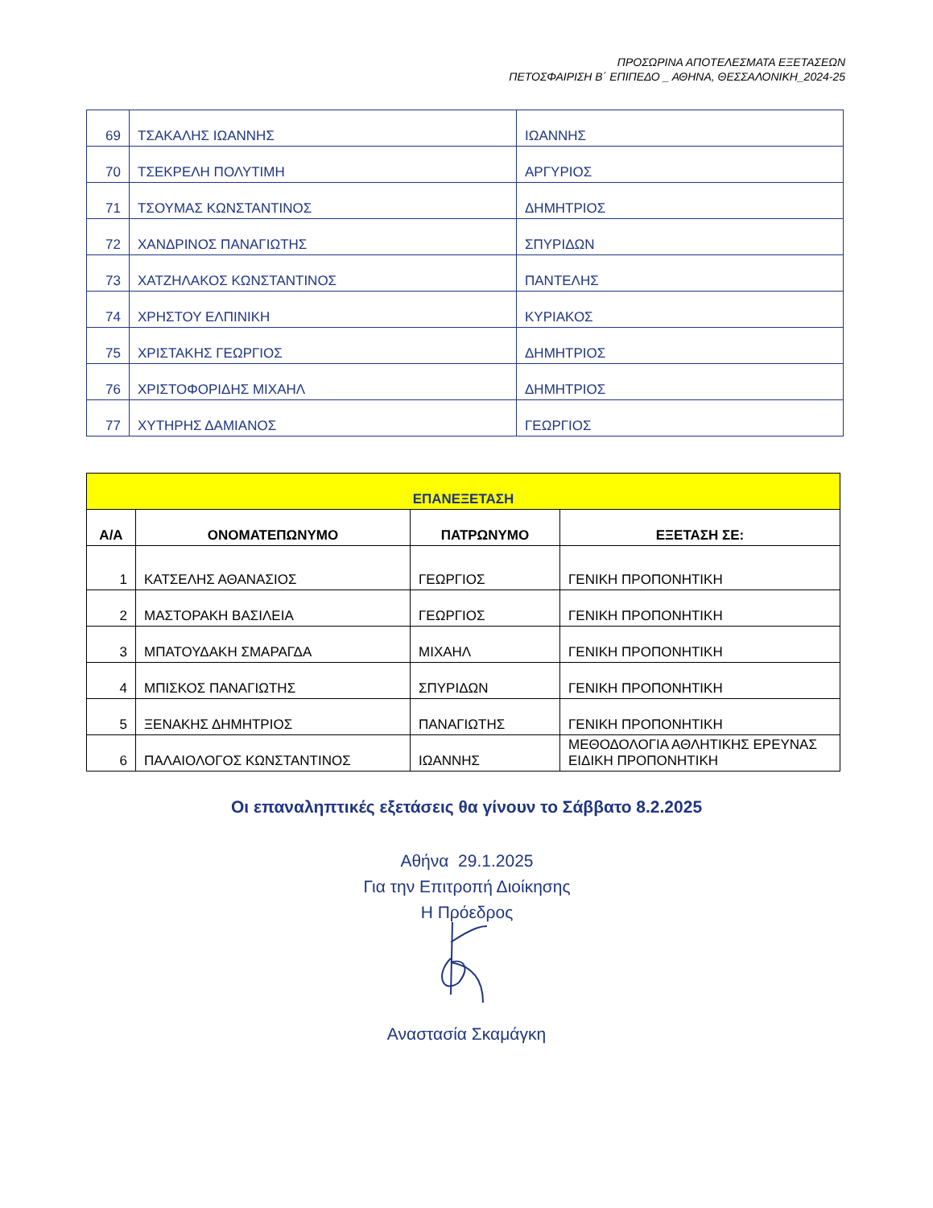ΠΡΟΣΩΡΙΝΑ ΑΠΟΤΕΛΕΣΜΑΤΑ ΕΞΕΤΑΣΕΩΝ
ΠΕΤΟΣΦΑΙΡΙΣΗ Β΄ ΕΠΙΠΕΔΟ _ ΑΘΗΝΑ, ΘΕΣΣΑΛΟΝΙΚΗ_2024-25
| 69 | ΤΣΑΚΑΛΗΣ ΙΩΑΝΝΗΣ | ΙΩΑΝΝΗΣ |
| 70 | ΤΣΕΚΡΕΛΗ ΠΟΛΥΤΙΜΗ | ΑΡΓΥΡΙΟΣ |
| 71 | ΤΣΟΥΜΑΣ ΚΩΝΣΤΑΝΤΙΝΟΣ | ΔΗΜΗΤΡΙΟΣ |
| 72 | ΧΑΝΔΡΙΝΟΣ ΠΑΝΑΓΙΩΤΗΣ | ΣΠΥΡΙΔΩΝ |
| 73 | ΧΑΤΖΗΛΑΚΟΣ ΚΩΝΣΤΑΝΤΙΝΟΣ | ΠΑΝΤΕΛΗΣ |
| 74 | ΧΡΗΣΤΟΥ ΕΛΠΙΝΙΚΗ | ΚΥΡΙΑΚΟΣ |
| 75 | ΧΡΙΣΤΑΚΗΣ ΓΕΩΡΓΙΟΣ | ΔΗΜΗΤΡΙΟΣ |
| 76 | ΧΡΙΣΤΟΦΟΡΙΔΗΣ ΜΙΧΑΗΛ | ΔΗΜΗΤΡΙΟΣ |
| 77 | ΧΥΤΗΡΗΣ ΔΑΜΙΑΝΟΣ | ΓΕΩΡΓΙΟΣ |
| ΕΠΑΝΕΞΕΤΑΣΗ | | | |
| --- | --- | --- | --- |
| Α/Α | ΟΝΟΜΑΤΕΠΩΝΥΜΟ | ΠΑΤΡΩΝΥΜΟ | ΕΞΕΤΑΣΗ ΣΕ: |
| 1 | ΚΑΤΣΕΛΗΣ ΑΘΑΝΑΣΙΟΣ | ΓΕΩΡΓΙΟΣ | ΓΕΝΙΚΗ ΠΡΟΠΟΝΗΤΙΚΗ |
| 2 | ΜΑΣΤΟΡΑΚΗ ΒΑΣΙΛΕΙΑ | ΓΕΩΡΓΙΟΣ | ΓΕΝΙΚΗ ΠΡΟΠΟΝΗΤΙΚΗ |
| 3 | ΜΠΑΤΟΥΔΑΚΗ ΣΜΑΡΑΓΔΑ | ΜΙΧΑΗΛ | ΓΕΝΙΚΗ ΠΡΟΠΟΝΗΤΙΚΗ |
| 4 | ΜΠΙΣΚΟΣ ΠΑΝΑΓΙΩΤΗΣ | ΣΠΥΡΙΔΩΝ | ΓΕΝΙΚΗ ΠΡΟΠΟΝΗΤΙΚΗ |
| 5 | ΞΕΝΑΚΗΣ ΔΗΜΗΤΡΙΟΣ | ΠΑΝΑΓΙΩΤΗΣ | ΓΕΝΙΚΗ ΠΡΟΠΟΝΗΤΙΚΗ |
| 6 | ΠΑΛΑΙΟΛΟΓΟΣ ΚΩΝΣΤΑΝΤΙΝΟΣ | ΙΩΑΝΝΗΣ | ΜΕΘΟΔΟΛΟΓΙΑ ΑΘΛΗΤΙΚΗΣ ΕΡΕΥΝΑΣ ΕΙΔΙΚΗ ΠΡΟΠΟΝΗΤΙΚΗ |
Οι επαναληπτικές εξετάσεις θα γίνουν το Σάββατο 8.2.2025
Αθήνα 29.1.2025
Για την Επιτροπή Διοίκησης
Η Πρόεδρος
Αναστασία Σκαμάγκη